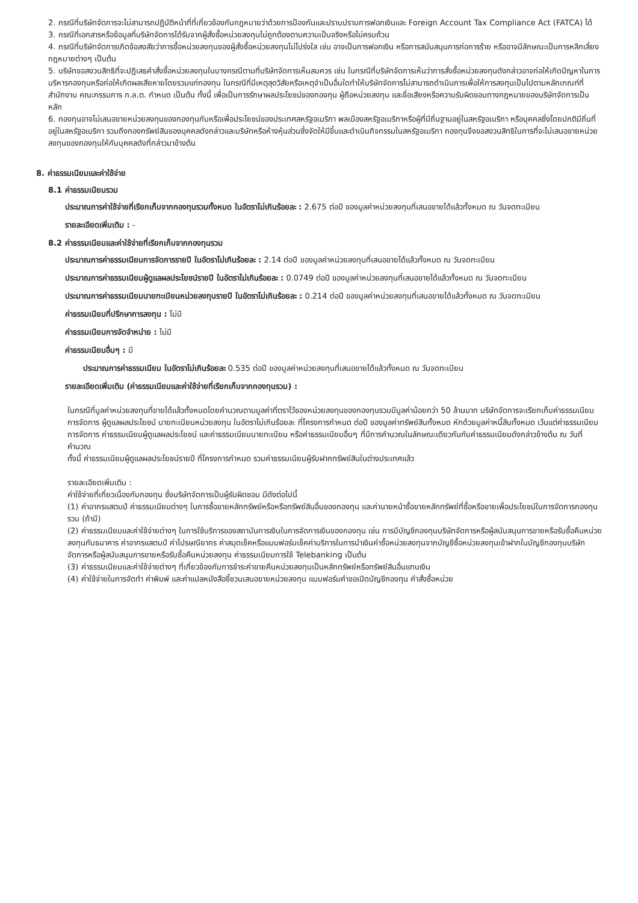2. กรณีที่บริษัทจัดการจะไม่สามารถปฏิบัติหน้าที่ที่เกี่ยวข้องกับกฎหมายว่าด้วยการป้องกันและปราบปรามการฟอกเงินและ Foreign Account Tax Compliance Act (FATCA) ได้
3. กรณีที่เอกสารหรือข้อมูลที่บริษัทจัดการได้รับจากผู้สั่งซื้อหน่วยลงทุนไม่ถูกต้องตามความเป็นจริงหรือไม่ครบถ้วน
4. กรณีที่บริษัทจัดการเกิดข้อสงสัยว่าการซื้อหน่วยลงทุนของผู้สั่งซื้อหน่วยลงทุนไม่โปร่งใส เช่น อาจเป็นการฟอกเงิน หรือการสนับสนุนการก่อการร้าย หรืออาจมีลักษณะเป็นการหลีกเลี่ยงกฎหมายต่างๆ เป็นต้น
5. บริษัทขอสงวนสิทธิที่จะปฏิเสธคำสั่งซื้อหน่วยลงทุนในบางกรณีตามที่บริษัทจัดการเห็นสมควร เช่น ในกรณีที่บริษัทจัดการเห็นว่าการสั่งซื้อหน่วยลงทุนดังกล่าวอาจก่อให้เกิดปัญหาในการบริหารกองทุนหรือก่อให้เกิดผลเสียหายโดยรวมแก่กองทุน ในกรณีที่มีเหตุสุดวิสัยหรือเหตุจำเป็นอื่นใดทำให้บริษัทจัดการไม่สามารถดำเนินการเพื่อให้การลงทุนเป็นไปตามหลักเกณฑ์ที่สำนักงาน คณะกรรมการ ก.ล.ต. กำหนด เป็นต้น ทั้งนี้ เพื่อเป็นการรักษาผลประโยชน์ของกองทุน ผู้ถือหน่วยลงทุน และชื่อเสียงหรือความรับผิดชอบทางกฎหมายของบริษัทจัดการเป็นหลัก
6. กองทุนอาจไม่เสนอขายหน่วยลงทุนของกองทุนกับหรือเพื่อประโยชน์ของประเทศสหรัฐอเมริกา พลเมืองสหรัฐอเมริกาหรือผู้ที่มีถิ่นฐานอยู่ในสหรัฐอเมริกา หรือบุคคลซึ่งโดยปกติมีถิ่นที่อยู่ในสหรัฐอเมริกา รวมถึงกองทรัพย์สินของบุคคลดังกล่าวและบริษัทหรือห้างหุ้นส่วนซึ่งจัดให้มีขึ้นและดำเนินกิจกรรมในสหรัฐอเมริกา กองทุนจึงขอสงวนสิทธิในการที่จะไม่เสนอขายหน่วยลงทุนของกองทุนให้กับบุคคลดังที่กล่าวมาข้างต้น
8. ค่าธรรมเนียมและค่าใช้จ่าย
8.1 ค่าธรรมเนียมรวม
ประมาณการค่าใช้จ่ายที่เรียกเก็บจากกองทุนรวมทั้งหมด ในอัตราไม่เกินร้อยละ : 2.675 ต่อปี ของมูลค่าหน่วยลงทุนที่เสนอขายได้แล้วทั้งหมด ณ วันจดทะเบียน
รายละเอียดเพิ่มเติม : -
8.2 ค่าธรรมเนียมและค่าใช้จ่ายที่เรียกเก็บจากกองทุนรวม
ประมาณการค่าธรรมเนียมการจัดการรายปี ในอัตราไม่เกินร้อยละ : 2.14 ต่อปี ของมูลค่าหน่วยลงทุนที่เสนอขายได้แล้วทั้งหมด ณ วันจดทะเบียน
ประมาณการค่าธรรมเนียมผู้ดูแลผลประโยชน์รายปี ในอัตราไม่เกินร้อยละ : 0.0749 ต่อปี ของมูลค่าหน่วยลงทุนที่เสนอขายได้แล้วทั้งหมด ณ วันจดทะเบียน
ประมาณการค่าธรรมเนียมนายทะเบียนหน่วยลงทุนรายปี ในอัตราไม่เกินร้อยละ : 0.214 ต่อปี ของมูลค่าหน่วยลงทุนที่เสนอขายได้แล้วทั้งหมด ณ วันจดทะเบียน
ค่าธรรมเนียมที่ปรึกษาการลงทุน : ไม่มี
ค่าธรรมเนียมการจัดจำหน่าย : ไม่มี
ค่าธรรมเนียมอื่นๆ : มี
ประมาณการค่าธรรมเนียม ในอัตราไม่เกินร้อยละ 0.535 ต่อปี ของมูลค่าหน่วยลงทุนที่เสนอขายได้แล้วทั้งหมด ณ วันจดทะเบียน
รายละเอียดเพิ่มเติม (ค่าธรรมเนียมและค่าใช้จ่ายที่เรียกเก็บจากกองทุนรวม) :
ในกรณีที่มูลค่าหน่วยลงทุนที่ขายได้แล้วทั้งหมดโดยคำนวณตามมูลค่าที่ตราไว้ของหน่วยลงทุนของกองทุนรวมมีมูลค่าน้อยกว่า 50 ล้านบาท บริษัทจัดการจะเรียกเก็บค่าธรรมเนียมการจัดการ ผู้ดูแลผลประโยชน์ นายทะเบียนหน่วยลงทุน ในอัตราไม่เกินร้อยละ ที่โครงการกำหนด ต่อปี ของมูลค่าทรัพย์สินทั้งหมด หักด้วยมูลค่าหนี้สินทั้งหมด เว้นแต่ค่าธรรมเนียมการจัดการ ค่าธรรมเนียมผู้ดูแลผลประโยชน์ และค่าธรรมเนียมนายทะเบียน หรือค่าธรรมเนียมอื่นๆ ที่มีการคำนวณในลักษณะเดียวกันกับค่าธรรมเนียมดังกล่าวข้างต้น ณ วันที่คำนวณ
ทั้งนี้ ค่าธรรมเนียมผู้ดูแลผลประโยชน์รายปี ที่โครงการกำหนด รวมค่าธรรมเนียมผู้รับฝากทรัพย์สินในต่างประเทศแล้ว
รายละเอียดเพิ่มเติม :
ค่าใช้จ่ายที่เกี่ยวเนื่องกับกองทุน ซึ่งบริษัทจัดการเป็นผู้รับผิดชอบ มีดังต่อไปนี้
(1) ค่าอากรแสตมป์ ค่าธรรมเนียมต่างๆ ในการซื้อขายหลักทรัพย์หรือหรือทรัพย์สินอื่นของกองทุน และค่านายหน้าซื้อขายหลักทรัพย์ที่ซื้อหรือขายเพื่อประโยชน์ในการจัดการกองทุนรวม (ถ้ามี)
(2) ค่าธรรมเนียมและค่าใช้จ่ายต่างๆ ในการใช้บริการของสถาบันการเงินในการจัดการเงินของกองทุน เช่น การมีบัญชีกองทุนบริษัทจัดการหรือผู้สนับสนุนการขายหรือรับซื้อคืนหน่วยลงทุนกับธนาคาร ค่าอากรแสตมป์ ค่าไปรษณียากร ค่าสมุดเช็คหรือแบบฟอร์มเช็คค่าบริการในการนำเงินค่าซื้อหน่วยลงทุนจากบัญชีซื้อหน่วยลงทุนเข้าฝากในบัญชีกองทุนบริษัทจัดการหรือผู้สนับสนุนการขายหรือรับซื้อคืนหน่วยลงทุน ค่าธรรมเนียมการใช้ Telebanking เป็นต้น
(3) ค่าธรรมเนียมและค่าใช้จ่ายต่างๆ ที่เกี่ยวข้องกับการชำระค่าขายคืนหน่วยลงทุนเป็นหลักทรัพย์หรือทรัพย์สินอื่นแทนเงิน
(4) ค่าใช้จ่ายในการจัดทำ ค่าพิมพ์ และค่าแปลหนังสือชี้ชวนเสนอขายหน่วยลงทุน แบบฟอร์มคำขอเปิดบัญชีกองทุน คำสั่งซื้อหน่วย